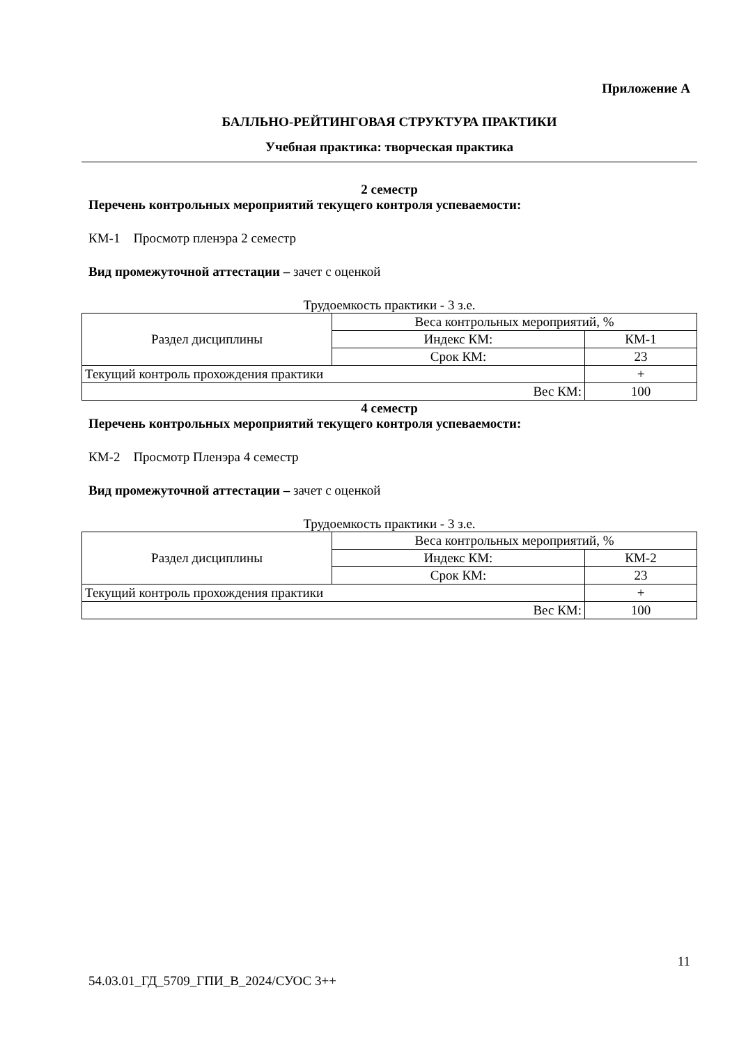Приложение А
БАЛЛЬНО-РЕЙТИНГОВАЯ СТРУКТУРА ПРАКТИКИ
Учебная практика: творческая практика
2 семестр
Перечень контрольных мероприятий текущего контроля успеваемости:
КМ-1 Просмотр пленэра 2 семестр
Вид промежуточной аттестации – зачет с оценкой
Трудоемкость практики - 3 з.е.
| Раздел дисциплины | Веса контрольных мероприятий, % | |
| | Индекс КМ: | КМ-1 |
| | Срок КМ: | 23 |
| Текущий контроль прохождения практики | | + |
| Вес КМ: | | 100 |
4 семестр
Перечень контрольных мероприятий текущего контроля успеваемости:
КМ-2 Просмотр Пленэра 4 семестр
Вид промежуточной аттестации – зачет с оценкой
Трудоемкость практики - 3 з.е.
| Раздел дисциплины | Веса контрольных мероприятий, % | |
| | Индекс КМ: | КМ-2 |
| | Срок КМ: | 23 |
| Текущий контроль прохождения практики | | + |
| Вес КМ: | | 100 |
11
54.03.01_ГД_5709_ГПИ_В_2024/СУОС 3++